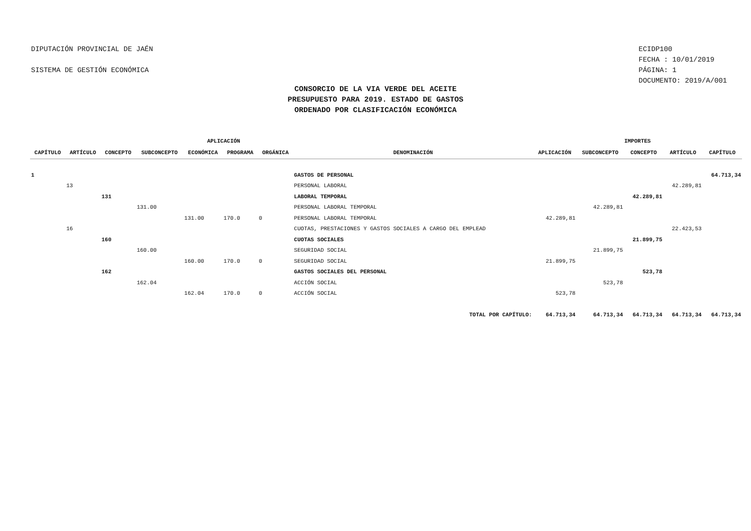DIPUTACIÓN PROVINCIAL DE JAÉN
SISTEMA DE GESTIÓN ECONÓMICA
ECIDP100
FECHA : 10/01/2019
PÁGINA: 1
DOCUMENTO: 2019/A/001
CONSORCIO DE LA VIA VERDE DEL ACEITE
PRESUPUESTO PARA 2019. ESTADO DE GASTOS
ORDENADO POR CLASIFICACIÓN ECONÓMICA
| APLICACIÓN | | | | | | | | IMPORTES | | | | |
| --- | --- | --- | --- | --- | --- | --- | --- | --- | --- | --- | --- | --- |
| CAPÍTULO | ARTÍCULO | CONCEPTO | SUBCONCEPTO | ECONÓMICA | PROGRAMA | ORGÁNICA | DENOMINACIÓN | APLICACIÓN | SUBCONCEPTO | CONCEPTO | ARTÍCULO | CAPÍTULO |
| 1 | | | | | | | GASTOS DE PERSONAL | | | | | 64.713,34 |
| | 13 | | | | | | PERSONAL LABORAL | | | | 42.289,81 | |
| | | 131 | | | | | LABORAL TEMPORAL | | | 42.289,81 | | |
| | | | 131.00 | | | | PERSONAL LABORAL TEMPORAL | | 42.289,81 | | | |
| | | | | 131.00 | 170.0 | 0 | PERSONAL LABORAL TEMPORAL | 42.289,81 | | | | |
| | 16 | | | | | | CUOTAS, PRESTACIONES Y GASTOS SOCIALES A CARGO DEL EMPLEAD | | | | 22.423,53 | |
| | | 160 | | | | | CUOTAS SOCIALES | | | 21.899,75 | | |
| | | | 160.00 | | | | SEGURIDAD SOCIAL | | 21.899,75 | | | |
| | | | | 160.00 | 170.0 | 0 | SEGURIDAD SOCIAL | 21.899,75 | | | | |
| | | 162 | | | | | GASTOS SOCIALES DEL PERSONAL | | | 523,78 | | |
| | | | 162.04 | | | | ACCIÓN SOCIAL | | 523,78 | | | |
| | | | | 162.04 | 170.0 | 0 | ACCIÓN SOCIAL | 523,78 | | | | |
| TOTAL POR CAPÍTULO: | | | | | | | | 64.713,34 | 64.713,34 | 64.713,34 | 64.713,34 | 64.713,34 |